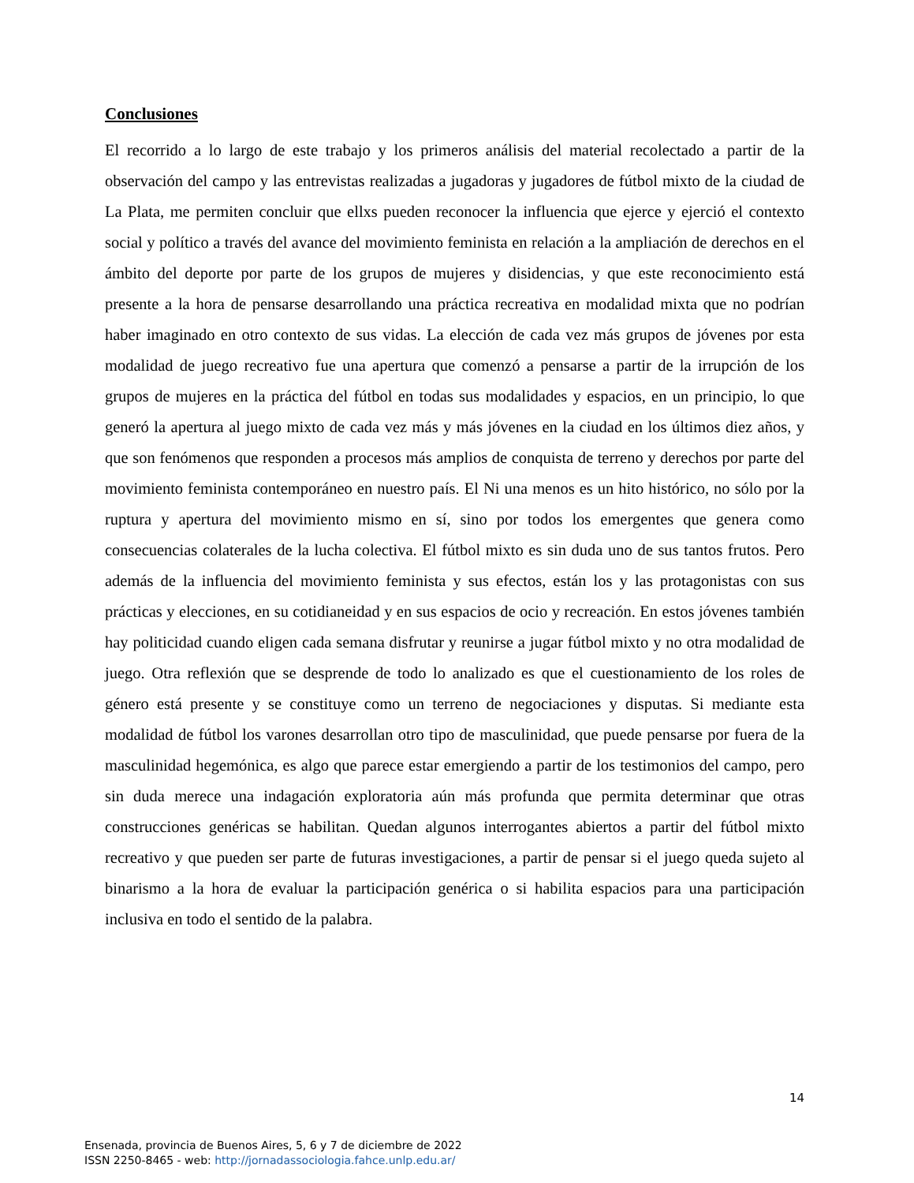Conclusiones
El recorrido a lo largo de este trabajo y los primeros análisis del material recolectado a partir de la observación del campo y las entrevistas realizadas a jugadoras y jugadores de fútbol mixto de la ciudad de La Plata, me permiten concluir que ellxs pueden reconocer la influencia que ejerce y ejerció el contexto social y político a través del avance del movimiento feminista en relación a la ampliación de derechos en el ámbito del deporte por parte de los grupos de mujeres y disidencias, y que este reconocimiento está presente a la hora de pensarse desarrollando una práctica recreativa en modalidad mixta que no podrían haber imaginado en otro contexto de sus vidas. La elección de cada vez más grupos de jóvenes por esta modalidad de juego recreativo fue una apertura que comenzó a pensarse a partir de la irrupción de los grupos de mujeres en la práctica del fútbol en todas sus modalidades y espacios, en un principio, lo que generó la apertura al juego mixto de cada vez más y más jóvenes en la ciudad en los últimos diez años, y que son fenómenos que responden a procesos más amplios de conquista de terreno y derechos por parte del movimiento feminista contemporáneo en nuestro país. El Ni una menos es un hito histórico, no sólo por la ruptura y apertura del movimiento mismo en sí, sino por todos los emergentes que genera como consecuencias colaterales de la lucha colectiva. El fútbol mixto es sin duda uno de sus tantos frutos. Pero además de la influencia del movimiento feminista y sus efectos, están los y las protagonistas con sus prácticas y elecciones, en su cotidianeidad y en sus espacios de ocio y recreación. En estos jóvenes también hay politicidad cuando eligen cada semana disfrutar y reunirse a jugar fútbol mixto y no otra modalidad de juego. Otra reflexión que se desprende de todo lo analizado es que el cuestionamiento de los roles de género está presente y se constituye como un terreno de negociaciones y disputas. Si mediante esta modalidad de fútbol los varones desarrollan otro tipo de masculinidad, que puede pensarse por fuera de la masculinidad hegemónica, es algo que parece estar emergiendo a partir de los testimonios del campo, pero sin duda merece una indagación exploratoria aún más profunda que permita determinar que otras construcciones genéricas se habilitan. Quedan algunos interrogantes abiertos a partir del fútbol mixto recreativo y que pueden ser parte de futuras investigaciones, a partir de pensar si el juego queda sujeto al binarismo a la hora de evaluar la participación genérica o si habilita espacios para una participación inclusiva en todo el sentido de la palabra.
14
Ensenada, provincia de Buenos Aires, 5, 6 y 7 de diciembre de 2022
ISSN 2250-8465 - web: http://jornadassociologia.fahce.unlp.edu.ar/